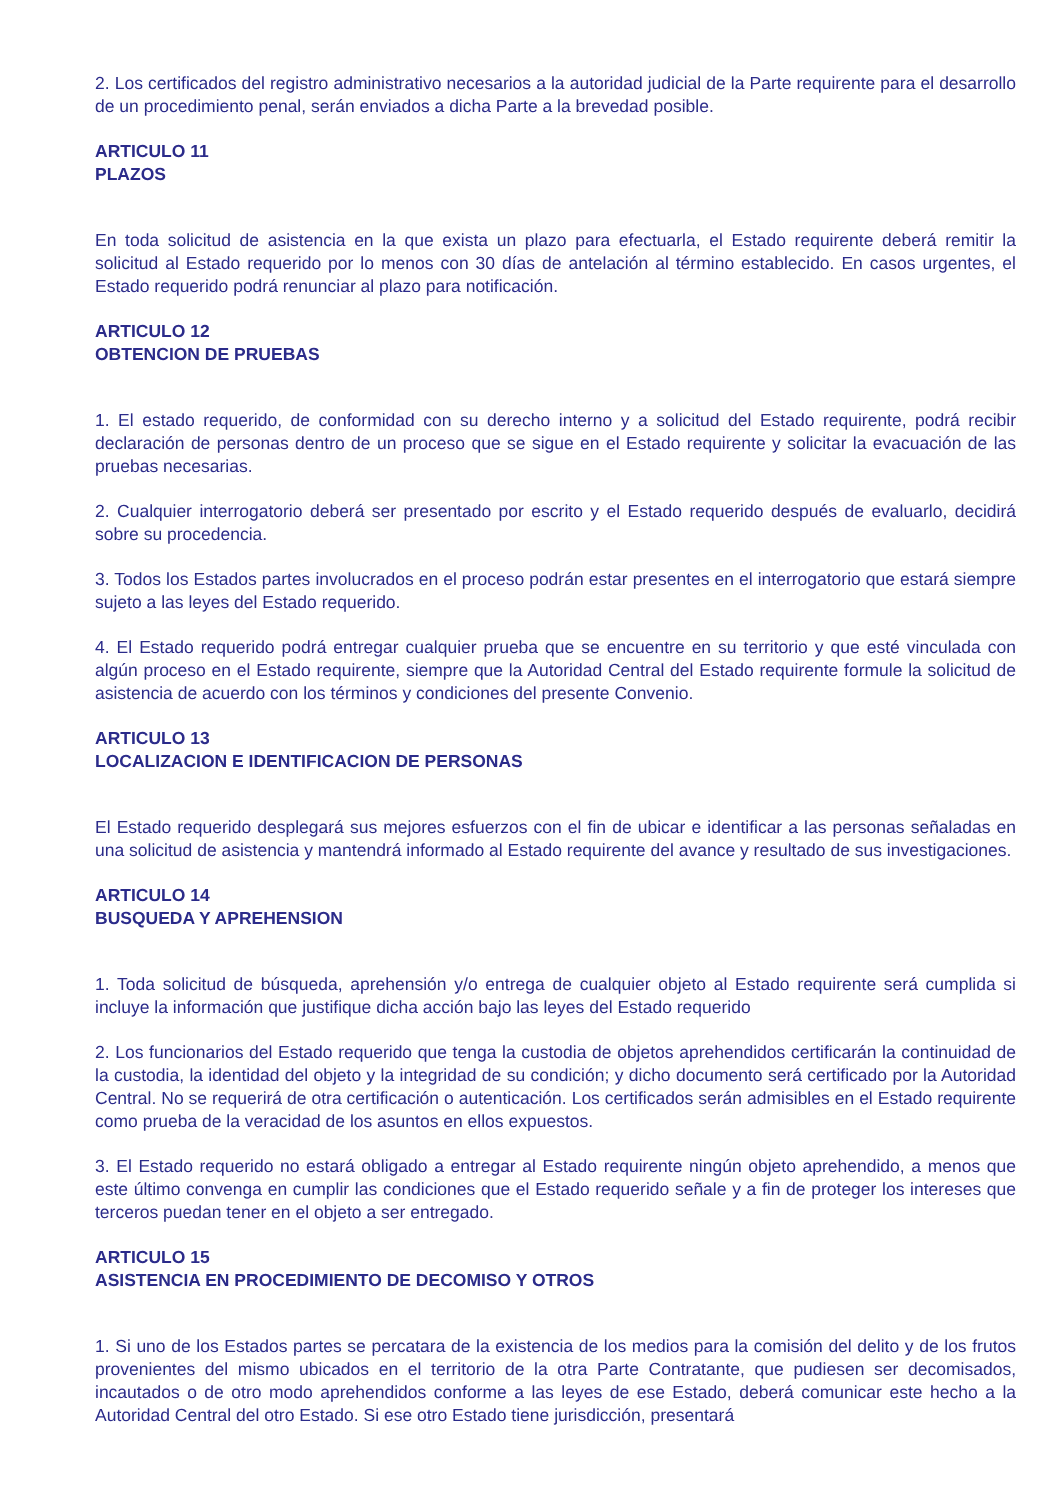2. Los certificados del registro administrativo necesarios a la autoridad judicial de la Parte requirente para el desarrollo de un procedimiento penal, serán enviados a dicha Parte a la brevedad posible.
ARTICULO 11
PLAZOS
En toda solicitud de asistencia en la que exista un plazo para efectuarla, el Estado requirente deberá remitir la solicitud al Estado requerido por lo menos con 30 días de antelación al término establecido. En casos urgentes, el Estado requerido podrá renunciar al plazo para notificación.
ARTICULO 12
OBTENCION DE PRUEBAS
1. El estado requerido, de conformidad con su derecho interno y a solicitud del Estado requirente, podrá recibir declaración de personas dentro de un proceso que se sigue en el Estado requirente y solicitar la evacuación de las pruebas necesarias.
2. Cualquier interrogatorio deberá ser presentado por escrito y el Estado requerido después de evaluarlo, decidirá sobre su procedencia.
3. Todos los Estados partes involucrados en el proceso podrán estar presentes en el interrogatorio que estará siempre sujeto a las leyes del Estado requerido.
4. El Estado requerido podrá entregar cualquier prueba que se encuentre en su territorio y que esté vinculada con algún proceso en el Estado requirente, siempre que la Autoridad Central del Estado requirente formule la solicitud de asistencia de acuerdo con los términos y condiciones del presente Convenio.
ARTICULO 13
LOCALIZACION E IDENTIFICACION DE PERSONAS
El Estado requerido desplegará sus mejores esfuerzos con el fin de ubicar e identificar a las personas señaladas en una solicitud de asistencia y mantendrá informado al Estado requirente del avance y resultado de sus investigaciones.
ARTICULO 14
BUSQUEDA Y APREHENSION
1. Toda solicitud de búsqueda, aprehensión y/o entrega de cualquier objeto al Estado requirente será cumplida si incluye la información que justifique dicha acción bajo las leyes del Estado requerido
2. Los funcionarios del Estado requerido que tenga la custodia de objetos aprehendidos certificarán la continuidad de la custodia, la identidad del objeto y la integridad de su condición; y dicho documento será certificado por la Autoridad Central. No se requerirá de otra certificación o autenticación. Los certificados serán admisibles en el Estado requirente como prueba de la veracidad de los asuntos en ellos expuestos.
3. El Estado requerido no estará obligado a entregar al Estado requirente ningún objeto aprehendido, a menos que este último convenga en cumplir las condiciones que el Estado requerido señale y a fin de proteger los intereses que terceros puedan tener en el objeto a ser entregado.
ARTICULO 15
ASISTENCIA EN PROCEDIMIENTO DE DECOMISO Y OTROS
1. Si uno de los Estados partes se percatara de la existencia de los medios para la comisión del delito y de los frutos provenientes del mismo ubicados en el territorio de la otra Parte Contratante, que pudiesen ser decomisados, incautados o de otro modo aprehendidos conforme a las leyes de ese Estado, deberá comunicar este hecho a la Autoridad Central del otro Estado. Si ese otro Estado tiene jurisdicción, presentará